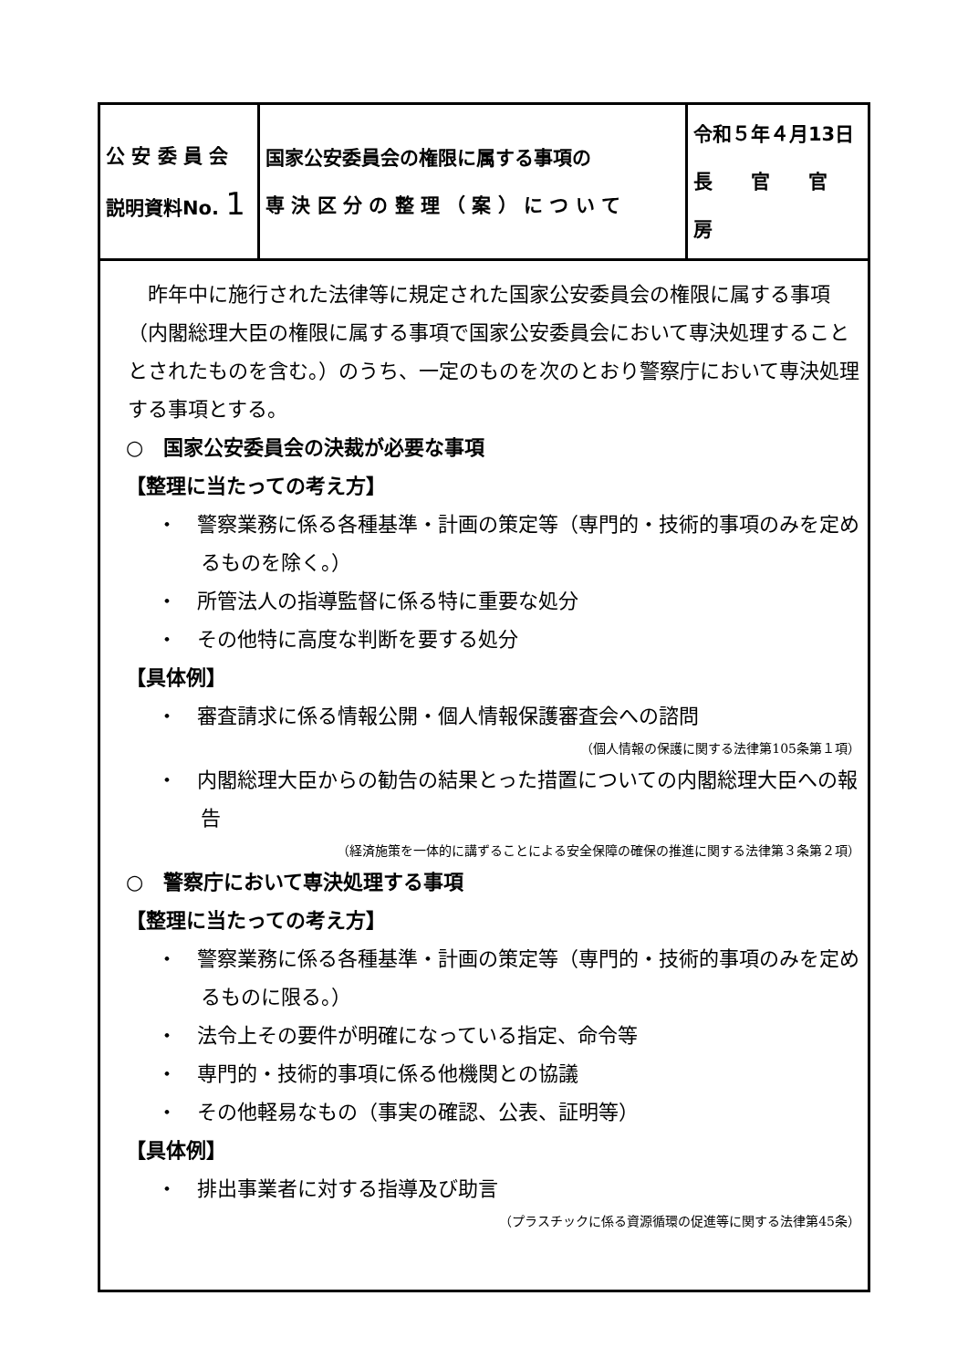| 公 安 委 員 会 説明資料No. 1 | 国家公安委員会の権限に属する事項の 専 決 区 分 の 整 理 （ 案 ） に つ い て | 令和５年４月13日 長 官 官 房 |
昨年中に施行された法律等に規定された国家公安委員会の権限に属する事項（内閣総理大臣の権限に属する事項で国家公安委員会において専決処理することとされたものを含む。）のうち、一定のものを次のとおり警察庁において専決処理する事項とする。
○　国家公安委員会の決裁が必要な事項
【整理に当たっての考え方】
・　警察業務に係る各種基準・計画の策定等（専門的・技術的事項のみを定めるものを除く。）
・　所管法人の指導監督に係る特に重要な処分
・　その他特に高度な判断を要する処分
【具体例】
・　審査請求に係る情報公開・個人情報保護審査会への諮問
（個人情報の保護に関する法律第105条第１項）
・　内閣総理大臣からの勧告の結果とった措置についての内閣総理大臣への報告
（経済施策を一体的に講ずることによる安全保障の確保の推進に関する法律第３条第２項）
○　警察庁において専決処理する事項
【整理に当たっての考え方】
・　警察業務に係る各種基準・計画の策定等（専門的・技術的事項のみを定めるものに限る。）
・　法令上その要件が明確になっている指定、命令等
・　専門的・技術的事項に係る他機関との協議
・　その他軽易なもの（事実の確認、公表、証明等）
【具体例】
・　排出事業者に対する指導及び助言
（プラスチックに係る資源循環の促進等に関する法律第45条）